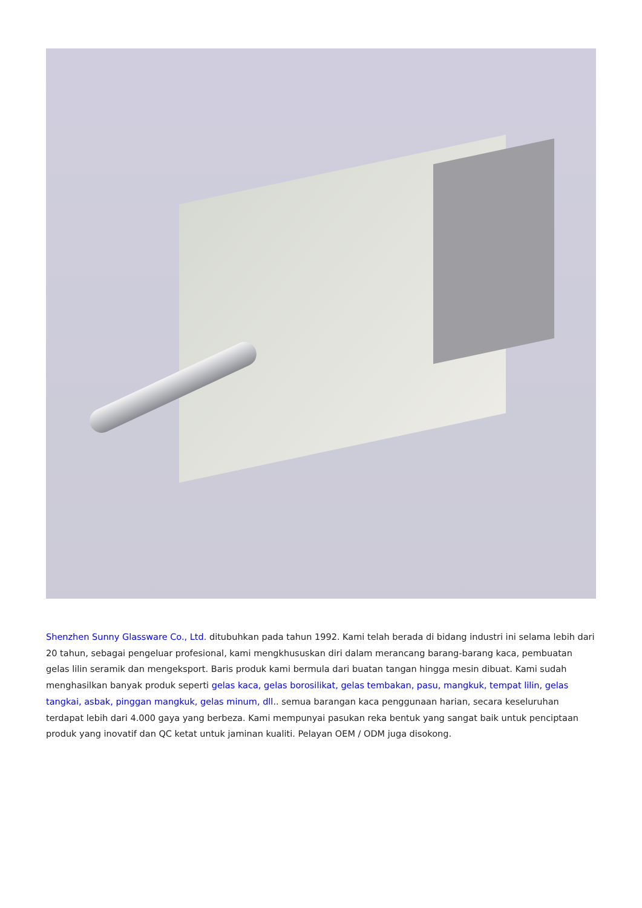Shenzhen Sunny Glassware Co., Ltd. ditubuhkan pada tahun 1992. Kami telah berada di bidang industri ini selama lebih dari 20 tahun, sebagai pengeluar profesional, kami mengkhususkan diri dalam merancang barang-barang kaca, pembuatan gelas lilin seramik dan mengeksport. Baris produk kami bermula dari buatan tangan hingga mesin dibuat. Kami sudah menghasilkan banyak produk seperti gelas kaca, gelas borosilikat, gelas tembakan, pasu, mangkuk, tempat lilin, gelas tangkai, asbak, pinggan mangkuk, gelas minum, dll.. semua barangan kaca penggunaan harian, secara keseluruhan terdapat lebih dari 4.000 gaya yang berbeza. Kami mempunyai pasukan reka bentuk yang sangat baik untuk penciptaan produk yang inovatif dan QC ketat untuk jaminan kualiti. Pelayan OEM / ODM juga disokong.